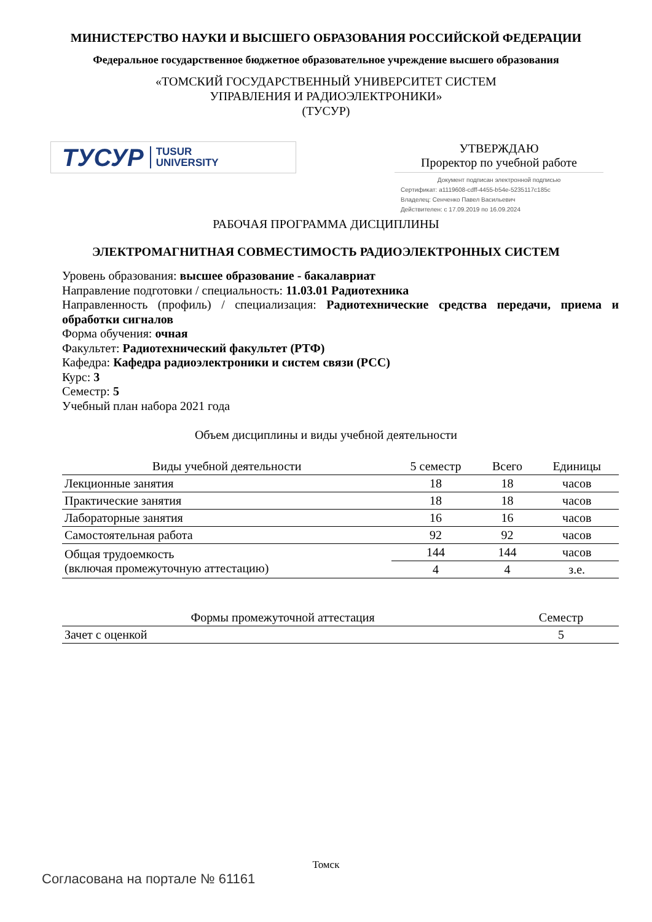МИНИСТЕРСТВО НАУКИ И ВЫСШЕГО ОБРАЗОВАНИЯ РОССИЙСКОЙ ФЕДЕРАЦИИ
Федеральное государственное бюджетное образовательное учреждение высшего образования
«ТОМСКИЙ ГОСУДАРСТВЕННЫЙ УНИВЕРСИТЕТ СИСТЕМ
УПРАВЛЕНИЯ И РАДИОЭЛЕКТРОНИКИ»
(ТУСУР)
ТУСУР TUSUR
UNIVERSITY
УТВЕРЖДАЮ
Проректор по учебной работе
Документ подписан электронной подписью
Сертификат: a1119608-cdff-4455-b54e-5235117c185c
Владелец: Сенченко Павел Васильевич
Действителен: с 17.09.2019 по 16.09.2024
РАБОЧАЯ ПРОГРАММА ДИСЦИПЛИНЫ
ЭЛЕКТРОМАГНИТНАЯ СОВМЕСТИМОСТЬ РАДИОЭЛЕКТРОННЫХ СИСТЕМ
Уровень образования: высшее образование - бакалавриат
Направление подготовки / специальность: 11.03.01 Радиотехника
Направленность (профиль) / специализация: Радиотехнические средства передачи, приема и обработки сигналов
Форма обучения: очная
Факультет: Радиотехнический факультет (РТФ)
Кафедра: Кафедра радиоэлектроники и систем связи (РСС)
Курс: 3
Семестр: 5
Учебный план набора 2021 года
Объем дисциплины и виды учебной деятельности
| Виды учебной деятельности | 5 семестр | Всего | Единицы |
| --- | --- | --- | --- |
| Лекционные занятия | 18 | 18 | часов |
| Практические занятия | 18 | 18 | часов |
| Лабораторные занятия | 16 | 16 | часов |
| Самостоятельная работа | 92 | 92 | часов |
| Общая трудоемкость (включая промежуточную аттестацию) | 144 | 144 | часов |
| | 4 | 4 | з.е. |
| Формы промежуточной аттестация | Семестр |
| --- | --- |
| Зачет с оценкой | 5 |
Томск
Согласована на портале № 61161